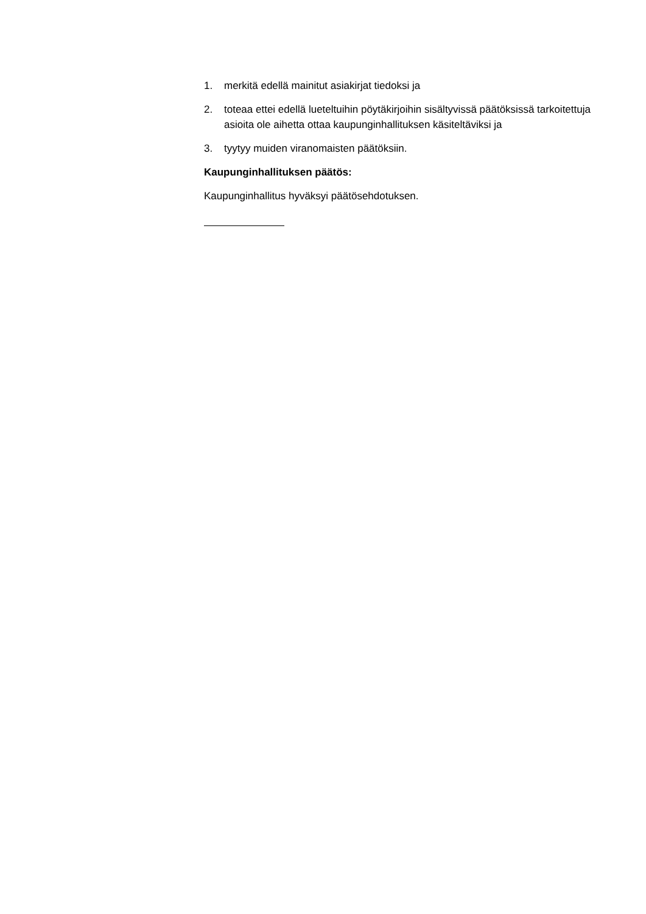1. merkitä edellä mainitut asiakirjat tiedoksi ja
2. toteaa ettei edellä lueteltuihin pöytäkirjoihin sisältyvissä päätöksissä tarkoitettuja asioita ole aihetta ottaa kaupunginhallituksen käsiteltäviksi ja
3. tyytyy muiden viranomaisten päätöksiin.
Kaupunginhallituksen päätös:
Kaupunginhallitus hyväksyi päätösehdotuksen.